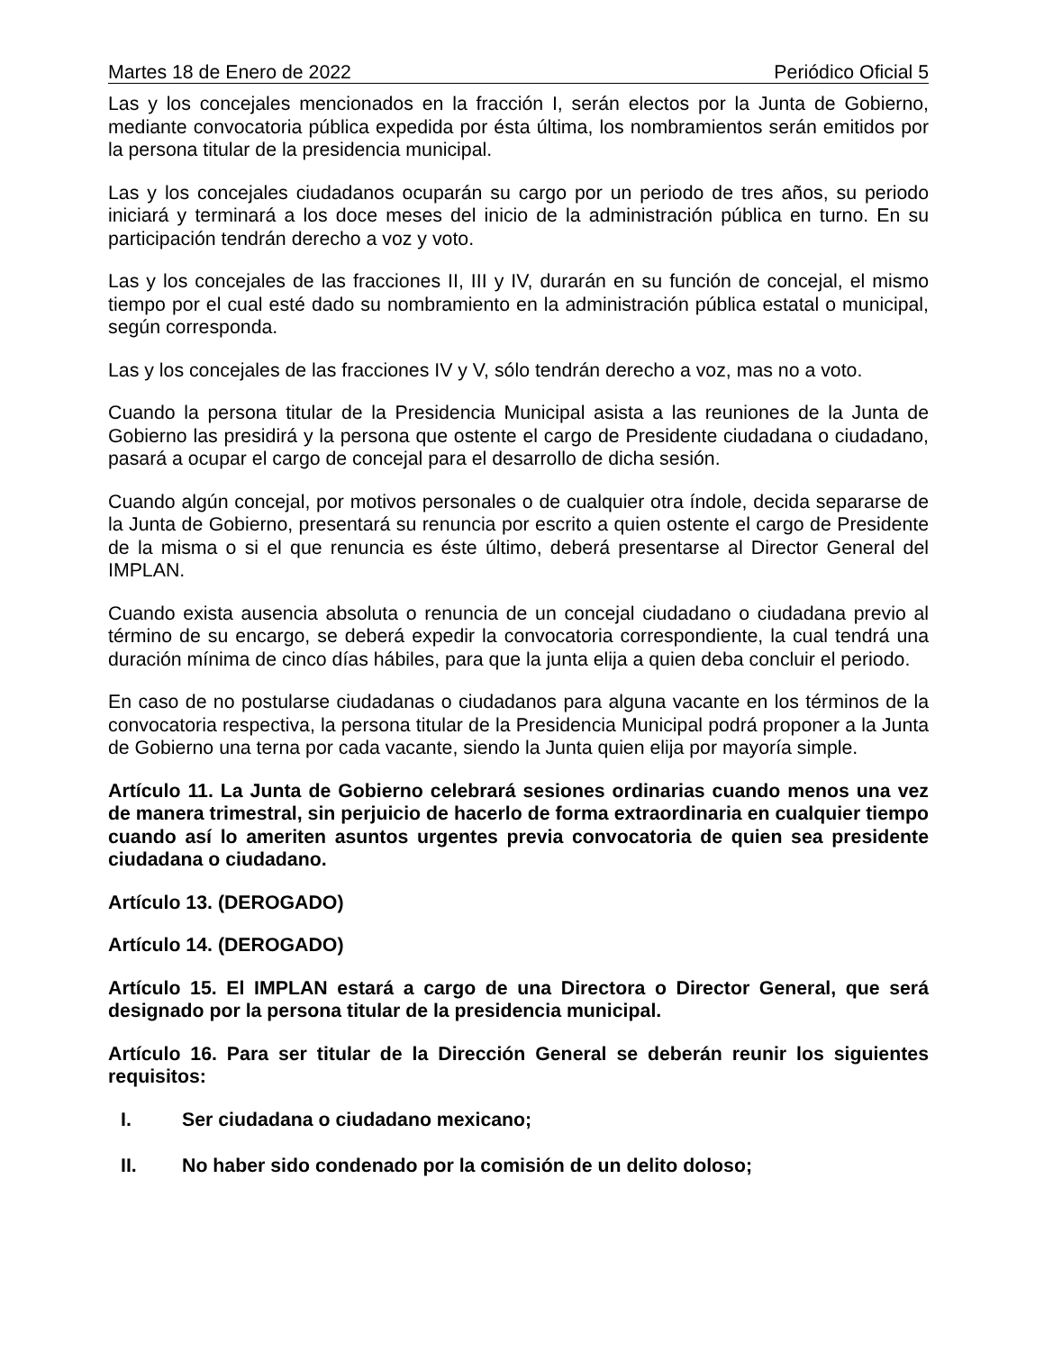Martes 18 de Enero de 2022 Periódico Oficial 5
Las y los concejales mencionados en la fracción I, serán electos por la Junta de Gobierno, mediante convocatoria pública expedida por ésta última, los nombramientos serán emitidos por la persona titular de la presidencia municipal.
Las y los concejales ciudadanos ocuparán su cargo por un periodo de tres años, su periodo iniciará y terminará a los doce meses del inicio de la administración pública en turno. En su participación tendrán derecho a voz y voto.
Las y los concejales de las fracciones II, III y IV, durarán en su función de concejal, el mismo tiempo por el cual esté dado su nombramiento en la administración pública estatal o municipal, según corresponda.
Las y los concejales de las fracciones IV y V, sólo tendrán derecho a voz, mas no a voto.
Cuando la persona titular de la Presidencia Municipal asista a las reuniones de la Junta de Gobierno las presidirá y la persona que ostente el cargo de Presidente ciudadana o ciudadano, pasará a ocupar el cargo de concejal para el desarrollo de dicha sesión.
Cuando algún concejal, por motivos personales o de cualquier otra índole, decida separarse de la Junta de Gobierno, presentará su renuncia por escrito a quien ostente el cargo de Presidente de la misma o si el que renuncia es éste último, deberá presentarse al Director General del IMPLAN.
Cuando exista ausencia absoluta o renuncia de un concejal ciudadano o ciudadana previo al término de su encargo, se deberá expedir la convocatoria correspondiente, la cual tendrá una duración mínima de cinco días hábiles, para que la junta elija a quien deba concluir el periodo.
En caso de no postularse ciudadanas o ciudadanos para alguna vacante en los términos de la convocatoria respectiva, la persona titular de la Presidencia Municipal podrá proponer a la Junta de Gobierno una terna por cada vacante, siendo la Junta quien elija por mayoría simple.
Artículo 11. La Junta de Gobierno celebrará sesiones ordinarias cuando menos una vez de manera trimestral, sin perjuicio de hacerlo de forma extraordinaria en cualquier tiempo cuando así lo ameriten asuntos urgentes previa convocatoria de quien sea presidente ciudadana o ciudadano.
Artículo 13. (DEROGADO)
Artículo 14. (DEROGADO)
Artículo 15. El IMPLAN estará a cargo de una Directora o Director General, que será designado por la persona titular de la presidencia municipal.
Artículo 16. Para ser titular de la Dirección General se deberán reunir los siguientes requisitos:
I. Ser ciudadana o ciudadano mexicano;
II. No haber sido condenado por la comisión de un delito doloso;